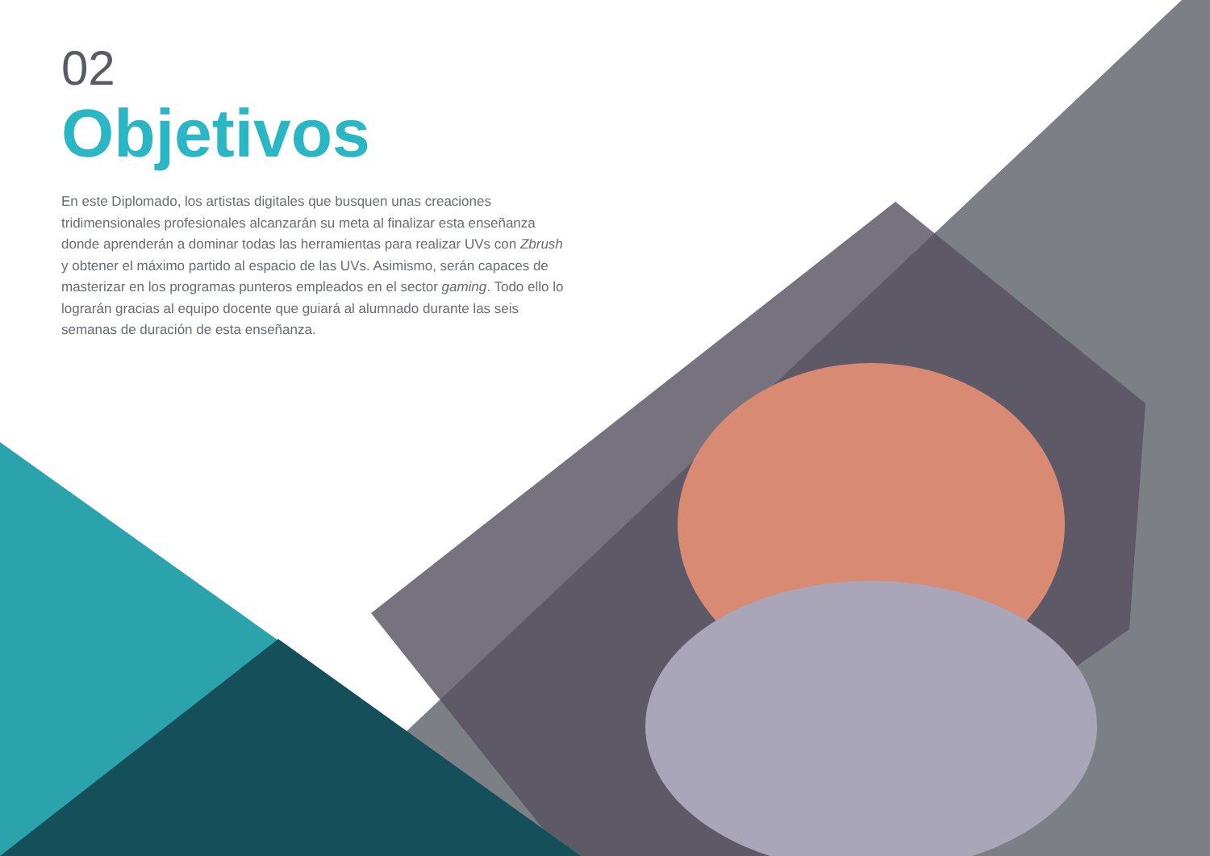02
Objetivos
En este Diplomado, los artistas digitales que busquen unas creaciones tridimensionales profesionales alcanzarán su meta al finalizar esta enseñanza donde aprenderán a dominar todas las herramientas para realizar UVs con Zbrush y obtener el máximo partido al espacio de las UVs. Asimismo, serán capaces de masterizar en los programas punteros empleados en el sector gaming. Todo ello lo lograrán gracias al equipo docente que guiará al alumnado durante las seis semanas de duración de esta enseñanza.